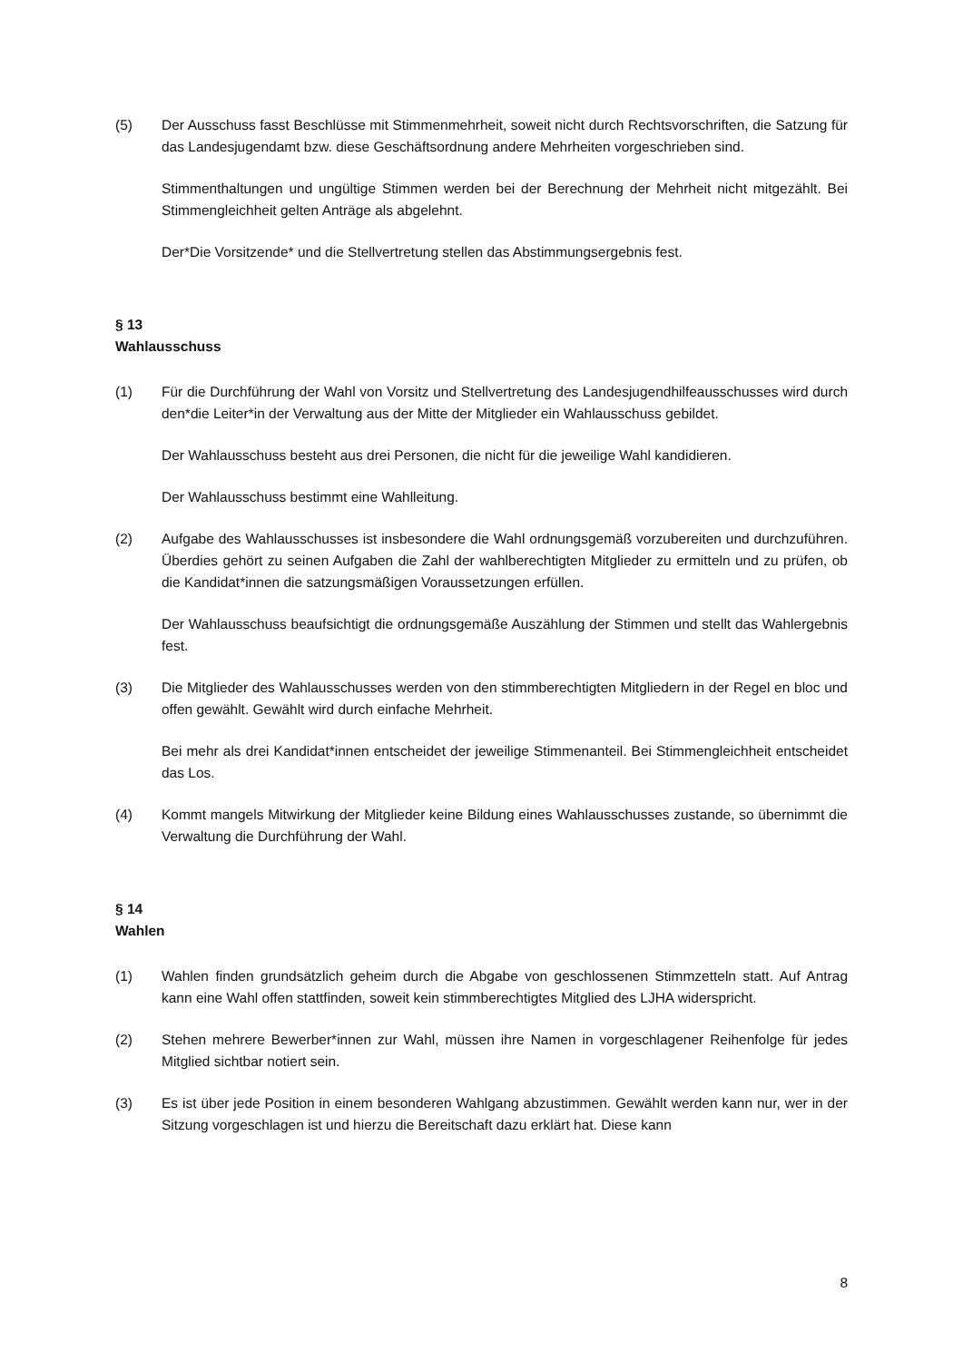(5) Der Ausschuss fasst Beschlüsse mit Stimmenmehrheit, soweit nicht durch Rechtsvorschriften, die Satzung für das Landesjugendamt bzw. diese Geschäftsordnung andere Mehrheiten vorgeschrieben sind.
Stimmenthaltungen und ungültige Stimmen werden bei der Berechnung der Mehrheit nicht mitgezählt. Bei Stimmengleichheit gelten Anträge als abgelehnt.
Der*Die Vorsitzende* und die Stellvertretung stellen das Abstimmungsergebnis fest.
§ 13
Wahlausschuss
(1) Für die Durchführung der Wahl von Vorsitz und Stellvertretung des Landesjugendhilfeausschusses wird durch den*die Leiter*in der Verwaltung aus der Mitte der Mitglieder ein Wahlausschuss gebildet.
Der Wahlausschuss besteht aus drei Personen, die nicht für die jeweilige Wahl kandidieren.
Der Wahlausschuss bestimmt eine Wahlleitung.
(2) Aufgabe des Wahlausschusses ist insbesondere die Wahl ordnungsgemäß vorzubereiten und durchzuführen. Überdies gehört zu seinen Aufgaben die Zahl der wahlberechtigten Mitglieder zu ermitteln und zu prüfen, ob die Kandidat*innen die satzungsmäßigen Voraussetzungen erfüllen.
Der Wahlausschuss beaufsichtigt die ordnungsgemäße Auszählung der Stimmen und stellt das Wahlergebnis fest.
(3) Die Mitglieder des Wahlausschusses werden von den stimmberechtigten Mitgliedern in der Regel en bloc und offen gewählt. Gewählt wird durch einfache Mehrheit.
Bei mehr als drei Kandidat*innen entscheidet der jeweilige Stimmenanteil. Bei Stimmengleichheit entscheidet das Los.
(4) Kommt mangels Mitwirkung der Mitglieder keine Bildung eines Wahlausschusses zustande, so übernimmt die Verwaltung die Durchführung der Wahl.
§ 14
Wahlen
(1) Wahlen finden grundsätzlich geheim durch die Abgabe von geschlossenen Stimmzetteln statt. Auf Antrag kann eine Wahl offen stattfinden, soweit kein stimmberechtigtes Mitglied des LJHA widerspricht.
(2) Stehen mehrere Bewerber*innen zur Wahl, müssen ihre Namen in vorgeschlagener Reihenfolge für jedes Mitglied sichtbar notiert sein.
(3) Es ist über jede Position in einem besonderen Wahlgang abzustimmen. Gewählt werden kann nur, wer in der Sitzung vorgeschlagen ist und hierzu die Bereitschaft dazu erklärt hat. Diese kann
8